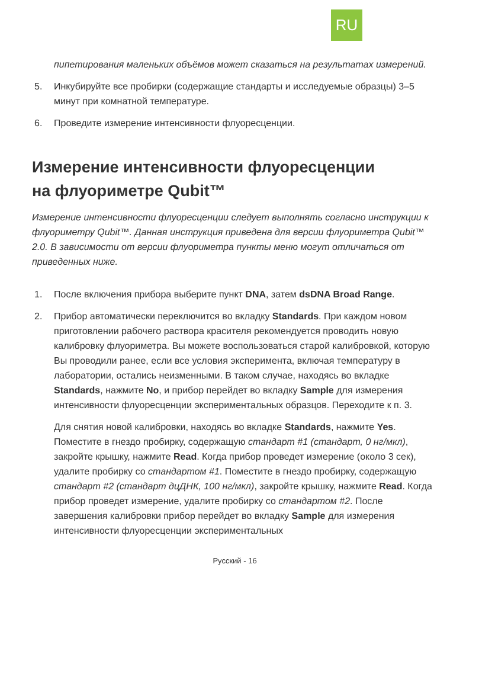RU
пипетирования маленьких объёмов может сказаться на результатах измерений.
5. Инкубируйте все пробирки (содержащие стандарты и исследуемые образцы) 3–5 минут при комнатной температуре.
6. Проведите измерение интенсивности флуоресценции.
Измерение интенсивности флуоресценции
на флуориметре Qubit™
Измерение интенсивности флуоресценции следует выполнять согласно инструкции к флуориметру Qubit™. Данная инструкция приведена для версии флуориметра Qubit™ 2.0. В зависимости от версии флуориметра пункты меню могут отличаться от приведенных ниже.
1. После включения прибора выберите пункт DNA, затем dsDNA Broad Range.
2. Прибор автоматически переключится во вкладку Standards. При каждом новом приготовлении рабочего раствора красителя рекомендуется проводить новую калибровку флуориметра. Вы можете воспользоваться старой калибровкой, которую Вы проводили ранее, если все условия эксперимента, включая температуру в лаборатории, остались неизменными. В таком случае, находясь во вкладке Standards, нажмите No, и прибор перейдет во вкладку Sample для измерения интенсивности флуоресценции экспериментальных образцов. Переходите к п. 3.
Для снятия новой калибровки, находясь во вкладке Standards, нажмите Yes. Поместите в гнездо пробирку, содержащую стандарт #1 (стандарт, 0 нг/мкл), закройте крышку, нажмите Read. Когда прибор проведет измерение (около 3 сек), удалите пробирку со стандартом #1. Поместите в гнездо пробирку, содержащую стандарт #2 (стандарт дцДНК, 100 нг/мкл), закройте крышку, нажмите Read. Когда прибор проведет измерение, удалите пробирку со стандартом #2. После завершения калибровки прибор перейдет во вкладку Sample для измерения интенсивности флуоресценции экспериментальных
Русский - 16